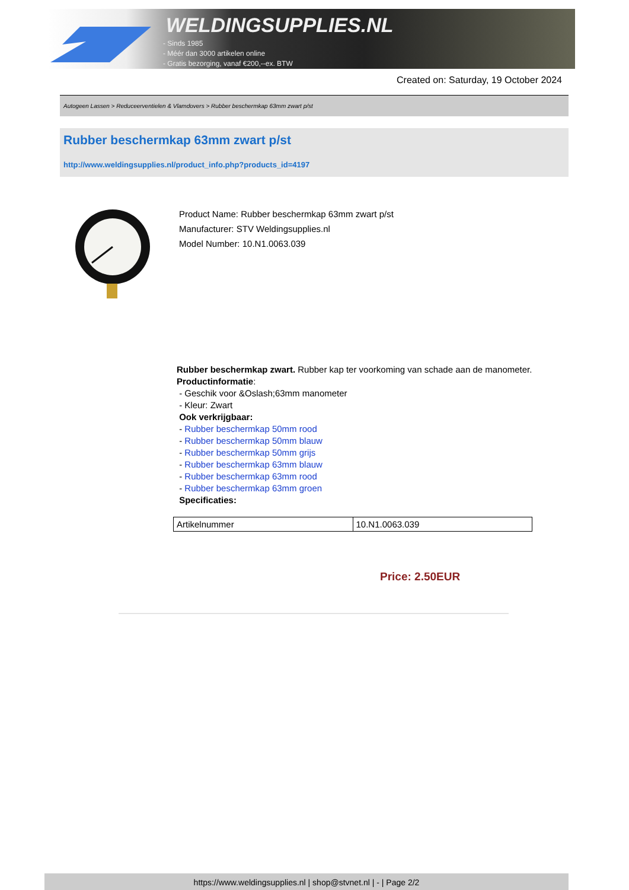WELDINGSUPPLIES.NL
- Sinds 1985
- Méér dan 3000 artikelen online
- Gratis bezorging, vanaf €200,--ex. BTW
Created on: Saturday, 19 October 2024
Autogeen Lassen > Reduceerventielen & Vlamdovers > Rubber beschermkap 63mm zwart p/st
Rubber beschermkap 63mm zwart p/st
http://www.weldingsupplies.nl/product_info.php?products_id=4197
Product Name: Rubber beschermkap 63mm zwart p/st
Manufacturer: STV Weldingsupplies.nl
Model Number: 10.N1.0063.039
Rubber beschermkap zwart. Rubber kap ter voorkoming van schade aan de manometer.
Productinformatie:
- Geschik voor &Oslash;63mm manometer
- Kleur: Zwart
Ook verkrijgbaar:
- Rubber beschermkap 50mm rood
- Rubber beschermkap 50mm blauw
- Rubber beschermkap 50mm grijs
- Rubber beschermkap 63mm blauw
- Rubber beschermkap 63mm rood
- Rubber beschermkap 63mm groen
Specificaties:
| Artikelnummer | 10.N1.0063.039 |
Price: 2.50EUR
https://www.weldingsupplies.nl | shop@stvnet.nl | - | Page 2/2